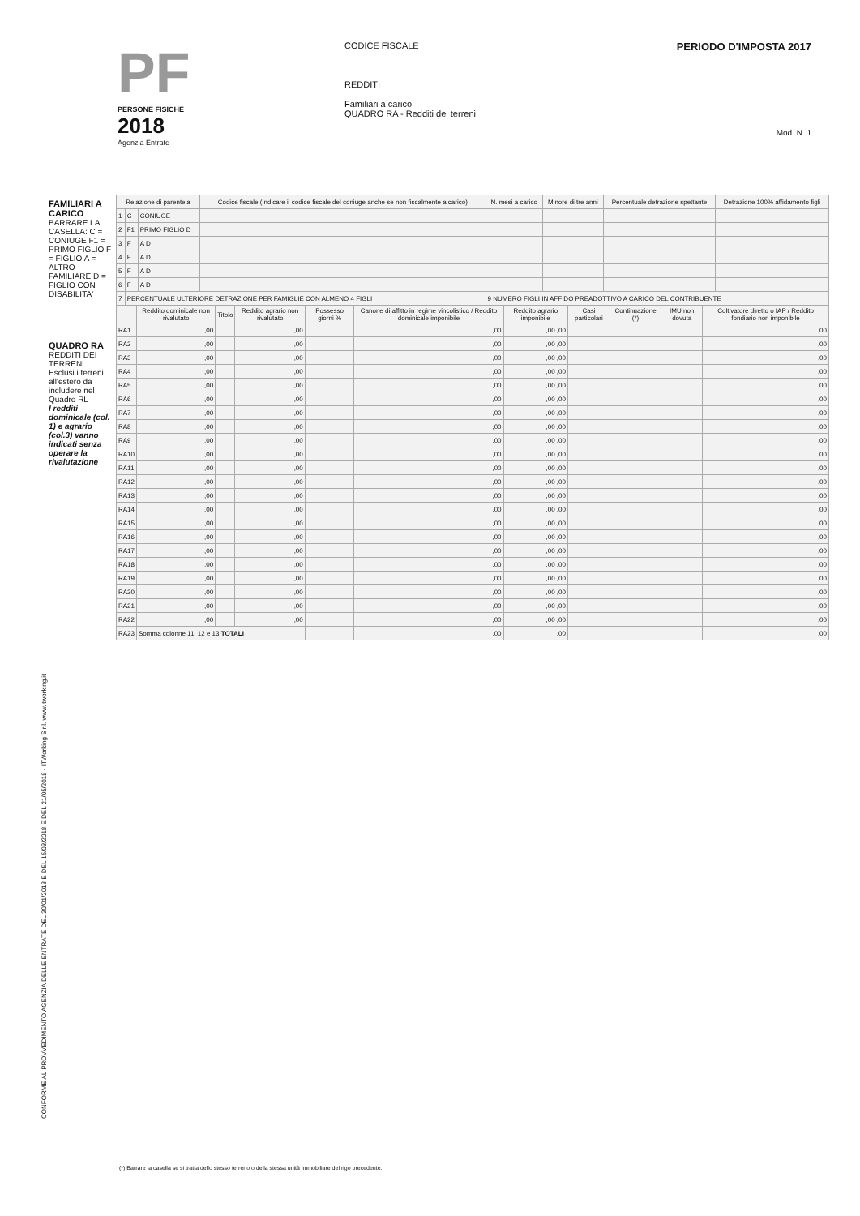PF
PERSONE FISICHE
2018
Agenzia Entrate
CODICE FISCALE
REDDITI
Familiari a carico
QUADRO RA - Redditi dei terreni
PERIODO D'IMPOSTA 2017
Mod. N. 1
FAMILIARI A CARICO
BARRARE LA CASELLA: C = CONIUGE F1 = PRIMO FIGLIO F = FIGLIO A = ALTRO FAMILIARE D = FIGLIO CON DISABILITA'
QUADRO RA
REDDITI DEI TERRENI
Esclusi i terreni all'estero da includere nel Quadro RL
I redditi dominicale (col. 1) e agrario (col.3) vanno indicati senza operare la rivalutazione
| Relazione di parentela | | | Codice fiscale (Indicare il codice fiscale del coniuge anche se non fiscalmente a carico) | N. mesi a carico | Minore di tre anni | Percentuale detrazione spettante | Detrazione 100% affidamento figli |
| --- | --- | --- | --- | --- | --- | --- | --- |
| 1 | C | CONIUGE | | | | | |
| 2 | F1 | PRIMO FIGLIO D | | | | | |
| 3 | F | A D | | | | | |
| 4 | F | A D | | | | | |
| 5 | F | A D | | | | | |
| 6 | F | A D | | | | | |
| 7 | PERCENTUALE ULTERIORE DETRAZIONE PER FAMIGLIE CON ALMENO 4 FIGLI | | | 9 NUMERO FIGLI IN AFFIDO PREADOTTIVO A CARICO DEL CONTRIBUENTE | | | |
| | Reddito dominicale non rivalutato | Titolo | Reddito agrario non rivalutato | Possesso giorni % | Canone di affitto in regime vincolistico / Reddito dominicale imponibile | Reddito agrario imponibile | Casi particolari | Continuazione (*) | IMU non dovuta | Coltivatore diretto o IAP / Reddito fondiario non imponibile |
| --- | --- | --- | --- | --- | --- | --- | --- | --- | --- | --- |
| RA1 | ,00 | | ,00 | | ,00 | ,00 ,00 | | | | ,00 |
| RA2 | ,00 | | ,00 | | ,00 | ,00 ,00 | | | | ,00 |
| RA3 | ,00 | | ,00 | | ,00 | ,00 ,00 | | | | ,00 |
| RA4 | ,00 | | ,00 | | ,00 | ,00 ,00 | | | | ,00 |
| RA5 | ,00 | | ,00 | | ,00 | ,00 ,00 | | | | ,00 |
| RA6 | ,00 | | ,00 | | ,00 | ,00 ,00 | | | | ,00 |
| RA7 | ,00 | | ,00 | | ,00 | ,00 ,00 | | | | ,00 |
| RA8 | ,00 | | ,00 | | ,00 | ,00 ,00 | | | | ,00 |
| RA9 | ,00 | | ,00 | | ,00 | ,00 ,00 | | | | ,00 |
| RA10 | ,00 | | ,00 | | ,00 | ,00 ,00 | | | | ,00 |
| RA11 | ,00 | | ,00 | | ,00 | ,00 ,00 | | | | ,00 |
| RA12 | ,00 | | ,00 | | ,00 | ,00 ,00 | | | | ,00 |
| RA13 | ,00 | | ,00 | | ,00 | ,00 ,00 | | | | ,00 |
| RA14 | ,00 | | ,00 | | ,00 | ,00 ,00 | | | | ,00 |
| RA15 | ,00 | | ,00 | | ,00 | ,00 ,00 | | | | ,00 |
| RA16 | ,00 | | ,00 | | ,00 | ,00 ,00 | | | | ,00 |
| RA17 | ,00 | | ,00 | | ,00 | ,00 ,00 | | | | ,00 |
| RA18 | ,00 | | ,00 | | ,00 | ,00 ,00 | | | | ,00 |
| RA19 | ,00 | | ,00 | | ,00 | ,00 ,00 | | | | ,00 |
| RA20 | ,00 | | ,00 | | ,00 | ,00 ,00 | | | | ,00 |
| RA21 | ,00 | | ,00 | | ,00 | ,00 ,00 | | | | ,00 |
| RA22 | ,00 | | ,00 | | ,00 | ,00 ,00 | | | | ,00 |
| RA23 | Somma colonne 11, 12 e 13 TOTALI | | | | ,00 | ,00 | | | | ,00 |
CONFORME AL PROVVEDIMENTO AGENZIA DELLE ENTRATE DEL 30/01/2018 E DEL 15/03/2018 E DEL 21/05/2018 - ITWorking S.r.l. www.itworking.it
(*) Barrare la casella se si tratta dello stesso terreno o della stessa unità immobiliare del rigo precedente.